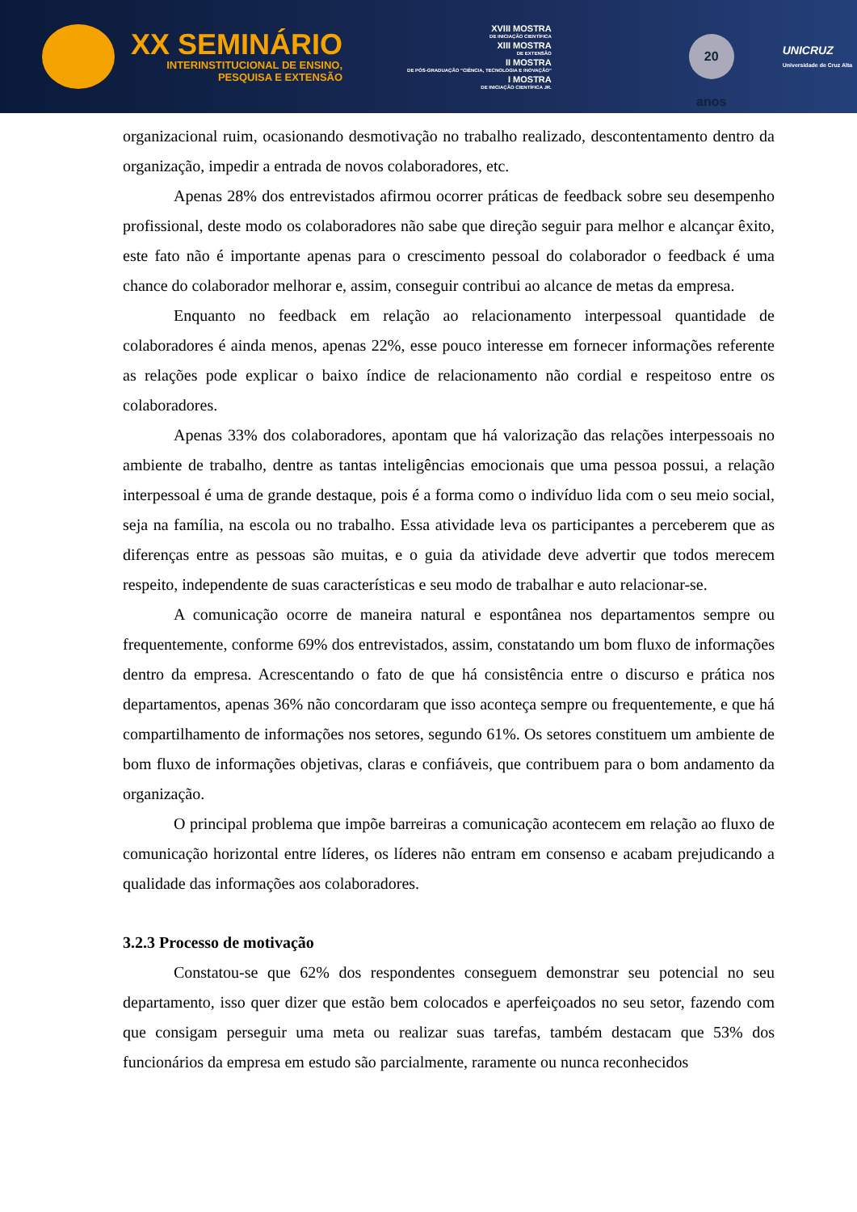XX SEMINÁRIO
INTERINSTITUCIONAL DE ENSINO,
PESQUISA E EXTENSÃO
XVIII MOSTRA
DE INICIAÇÃO CIENTÍFICA
XIII MOSTRA
DE EXTENSÃO
II MOSTRA
DE PÓS-GRADUAÇÃO "CIÊNCIA, TECNOLOGIA E INOVAÇÃO"
I MOSTRA
DE INICIAÇÃO CIENTÍFICA JR.
20 anos
UNICRUZ
Universidade de Cruz Alta
organizacional ruim, ocasionando desmotivação no trabalho realizado, descontentamento dentro da organização, impedir a entrada de novos colaboradores, etc.
Apenas 28% dos entrevistados afirmou ocorrer práticas de feedback sobre seu desempenho profissional, deste modo os colaboradores não sabe que direção seguir para melhor e alcançar êxito, este fato não é importante apenas para o crescimento pessoal do colaborador o feedback é uma chance do colaborador melhorar e, assim, conseguir contribui ao alcance de metas da empresa.
Enquanto no feedback em relação ao relacionamento interpessoal quantidade de colaboradores é ainda menos, apenas 22%, esse pouco interesse em fornecer informações referente as relações pode explicar o baixo índice de relacionamento não cordial e respeitoso entre os colaboradores.
Apenas 33% dos colaboradores, apontam que há valorização das relações interpessoais no ambiente de trabalho, dentre as tantas inteligências emocionais que uma pessoa possui, a relação interpessoal é uma de grande destaque, pois é a forma como o indivíduo lida com o seu meio social, seja na família, na escola ou no trabalho. Essa atividade leva os participantes a perceberem que as diferenças entre as pessoas são muitas, e o guia da atividade deve advertir que todos merecem respeito, independente de suas características e seu modo de trabalhar e auto relacionar-se.
A comunicação ocorre de maneira natural e espontânea nos departamentos sempre ou frequentemente, conforme 69% dos entrevistados, assim, constatando um bom fluxo de informações dentro da empresa. Acrescentando o fato de que há consistência entre o discurso e prática nos departamentos, apenas 36% não concordaram que isso aconteça sempre ou frequentemente, e que há compartilhamento de informações nos setores, segundo 61%. Os setores constituem um ambiente de bom fluxo de informações objetivas, claras e confiáveis, que contribuem para o bom andamento da organização.
O principal problema que impõe barreiras a comunicação acontecem em relação ao fluxo de comunicação horizontal entre líderes, os líderes não entram em consenso e acabam prejudicando a qualidade das informações aos colaboradores.
3.2.3 Processo de motivação
Constatou-se que 62% dos respondentes conseguem demonstrar seu potencial no seu departamento, isso quer dizer que estão bem colocados e aperfeiçoados no seu setor, fazendo com que consigam perseguir uma meta ou realizar suas tarefas, também destacam que 53% dos funcionários da empresa em estudo são parcialmente, raramente ou nunca reconhecidos